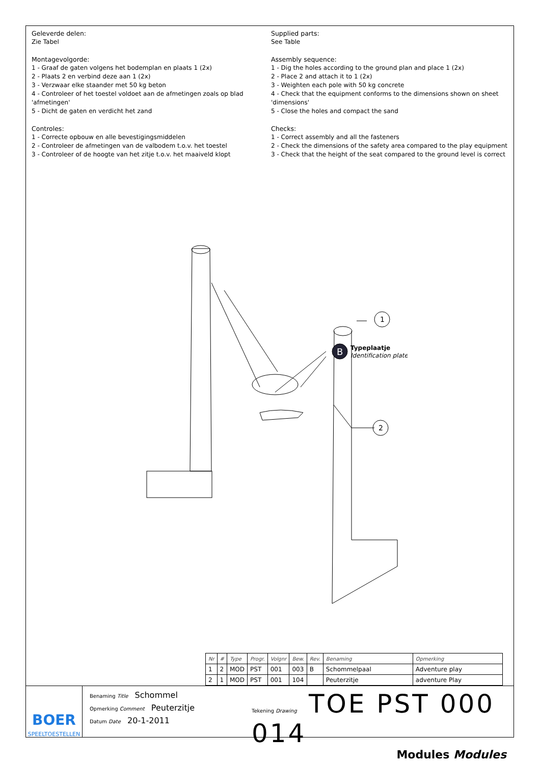Geleverde delen:
Zie Tabel
Montagevolgorde:
1 - Graaf de gaten volgens het bodemplan en plaats 1 (2x)
2 - Plaats 2 en verbind deze aan 1 (2x)
3 - Verzwaar elke staander met 50 kg beton
4 - Controleer of het toestel voldoet aan de afmetingen zoals op blad 'afmetingen'
5 - Dicht de gaten en verdicht het zand
Controles:
1 - Correcte opbouw en alle bevestigingsmiddelen
2 - Controleer de afmetingen van de valbodem t.o.v. het toestel
3 - Controleer of de hoogte van het zitje t.o.v. het maaiveld klopt
Supplied parts:
See Table
Assembly sequence:
1 - Dig the holes according to the ground plan and place 1 (2x)
2 - Place 2 and attach it to 1 (2x)
3 - Weighten each pole with 50 kg concrete
4 - Check that the equipment conforms to the dimensions shown on sheet 'dimensions'
5 - Close the holes and compact the sand
Checks:
1 - Correct assembly and all the fasteners
2 - Check the dimensions of the safety area compared to the play equipment
3 - Check that the height of the seat compared to the ground level is correct
1
2
B
Typeplaatje
Identification plate
| Nr | # | Type | Progr. | Volgnr | Bew. | Rev. | Benaming | Opmerking |
| --- | --- | --- | --- | --- | --- | --- | --- | --- |
| 1 | 2 | MOD | PST | 001 | 003 | B | Schommelpaal | Adventure play |
| 2 | 1 | MOD | PST | 001 | 104 | | Peuterzitje | adventure Play |
BOER
SPEELTOESTELLEN
Benaming Title Schommel
Opmerking Comment Peuterzitje
Datum Date 20-1-2011
Tekening Drawing TOE PST 000 014
Modules Modules